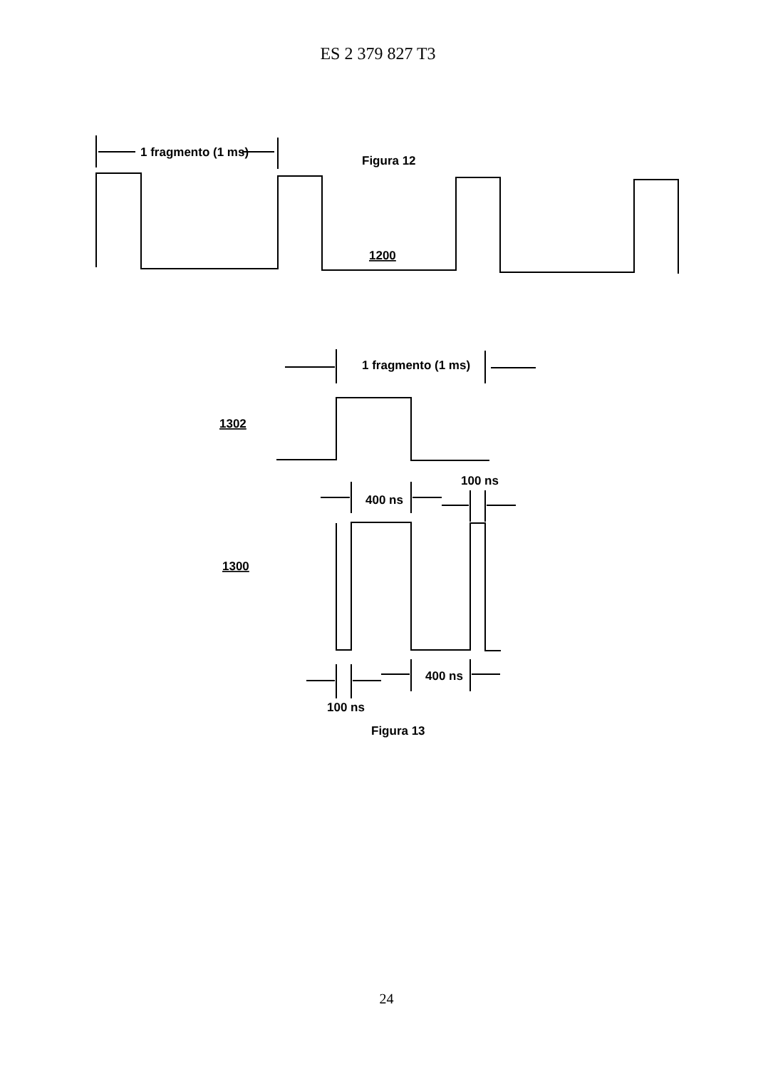ES 2 379 827 T3
1 fragmento (1 ms)
Figura 12
1200
1 fragmento (1 ms)
1302
1300
400 ns
100 ns
400 ns
100 ns
Figura 13
24